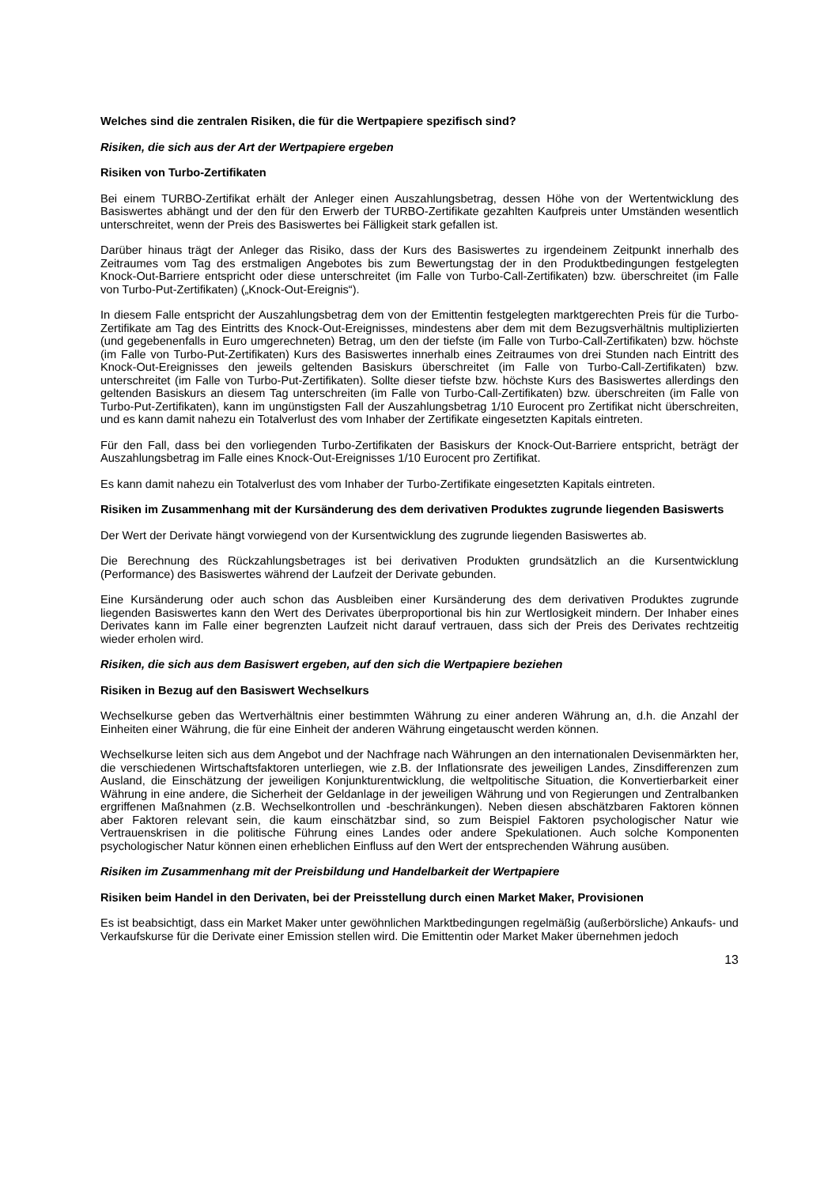Welches sind die zentralen Risiken, die für die Wertpapiere spezifisch sind?
Risiken, die sich aus der Art der Wertpapiere ergeben
Risiken von Turbo-Zertifikaten
Bei einem TURBO-Zertifikat erhält der Anleger einen Auszahlungsbetrag, dessen Höhe von der Wertentwicklung des Basiswertes abhängt und der den für den Erwerb der TURBO-Zertifikate gezahlten Kaufpreis unter Umständen wesentlich unterschreitet, wenn der Preis des Basiswertes bei Fälligkeit stark gefallen ist.
Darüber hinaus trägt der Anleger das Risiko, dass der Kurs des Basiswertes zu irgendeinem Zeitpunkt innerhalb des Zeitraumes vom Tag des erstmaligen Angebotes bis zum Bewertungstag der in den Produktbedingungen festgelegten Knock-Out-Barriere entspricht oder diese unterschreitet (im Falle von Turbo-Call-Zertifikaten) bzw. überschreitet (im Falle von Turbo-Put-Zertifikaten) („Knock-Out-Ereignis“).
In diesem Falle entspricht der Auszahlungsbetrag dem von der Emittentin festgelegten marktgerechten Preis für die Turbo-Zertifikate am Tag des Eintritts des Knock-Out-Ereignisses, mindestens aber dem mit dem Bezugsverhältnis multiplizierten (und gegebenenfalls in Euro umgerechneten) Betrag, um den der tiefste (im Falle von Turbo-Call-Zertifikaten) bzw. höchste (im Falle von Turbo-Put-Zertifikaten) Kurs des Basiswertes innerhalb eines Zeitraumes von drei Stunden nach Eintritt des Knock-Out-Ereignisses den jeweils geltenden Basiskurs überschreitet (im Falle von Turbo-Call-Zertifikaten) bzw. unterschreitet (im Falle von Turbo-Put-Zertifikaten). Sollte dieser tiefste bzw. höchste Kurs des Basiswertes allerdings den geltenden Basiskurs an diesem Tag unterschreiten (im Falle von Turbo-Call-Zertifikaten) bzw. überschreiten (im Falle von Turbo-Put-Zertifikaten), kann im ungünstigsten Fall der Auszahlungsbetrag 1/10 Eurocent pro Zertifikat nicht überschreiten, und es kann damit nahezu ein Totalverlust des vom Inhaber der Zertifikate eingesetzten Kapitals eintreten.
Für den Fall, dass bei den vorliegenden Turbo-Zertifikaten der Basiskurs der Knock-Out-Barriere entspricht, beträgt der Auszahlungsbetrag im Falle eines Knock-Out-Ereignisses 1/10 Eurocent pro Zertifikat.
Es kann damit nahezu ein Totalverlust des vom Inhaber der Turbo-Zertifikate eingesetzten Kapitals eintreten.
Risiken im Zusammenhang mit der Kursänderung des dem derivativen Produktes zugrunde liegenden Basiswerts
Der Wert der Derivate hängt vorwiegend von der Kursentwicklung des zugrunde liegenden Basiswertes ab.
Die Berechnung des Rückzahlungsbetrages ist bei derivativen Produkten grundsätzlich an die Kursentwicklung (Performance) des Basiswertes während der Laufzeit der Derivate gebunden.
Eine Kursänderung oder auch schon das Ausbleiben einer Kursänderung des dem derivativen Produktes zugrunde liegenden Basiswertes kann den Wert des Derivates überproportional bis hin zur Wertlosigkeit mindern. Der Inhaber eines Derivates kann im Falle einer begrenzten Laufzeit nicht darauf vertrauen, dass sich der Preis des Derivates rechtzeitig wieder erholen wird.
Risiken, die sich aus dem Basiswert ergeben, auf den sich die Wertpapiere beziehen
Risiken in Bezug auf den Basiswert Wechselkurs
Wechselkurse geben das Wertverhältnis einer bestimmten Währung zu einer anderen Währung an, d.h. die Anzahl der Einheiten einer Währung, die für eine Einheit der anderen Währung eingetauscht werden können.
Wechselkurse leiten sich aus dem Angebot und der Nachfrage nach Währungen an den internationalen Devisenmärkten her, die verschiedenen Wirtschaftsfaktoren unterliegen, wie z.B. der Inflationsrate des jeweiligen Landes, Zinsdifferenzen zum Ausland, die Einschätzung der jeweiligen Konjunkturentwicklung, die weltpolitische Situation, die Konvertierbarkeit einer Währung in eine andere, die Sicherheit der Geldanlage in der jeweiligen Währung und von Regierungen und Zentralbanken ergriffenen Maßnahmen (z.B. Wechselkontrollen und -beschränkungen). Neben diesen abschätzbaren Faktoren können aber Faktoren relevant sein, die kaum einschätzbar sind, so zum Beispiel Faktoren psychologischer Natur wie Vertrauenskrisen in die politische Führung eines Landes oder andere Spekulationen. Auch solche Komponenten psychologischer Natur können einen erheblichen Einfluss auf den Wert der entsprechenden Währung ausüben.
Risiken im Zusammenhang mit der Preisbildung und Handelbarkeit der Wertpapiere
Risiken beim Handel in den Derivaten, bei der Preisstellung durch einen Market Maker, Provisionen
Es ist beabsichtigt, dass ein Market Maker unter gewöhnlichen Marktbedingungen regelmäßig (außerbörsliche) Ankaufs- und Verkaufskurse für die Derivate einer Emission stellen wird. Die Emittentin oder Market Maker übernehmen jedoch
13